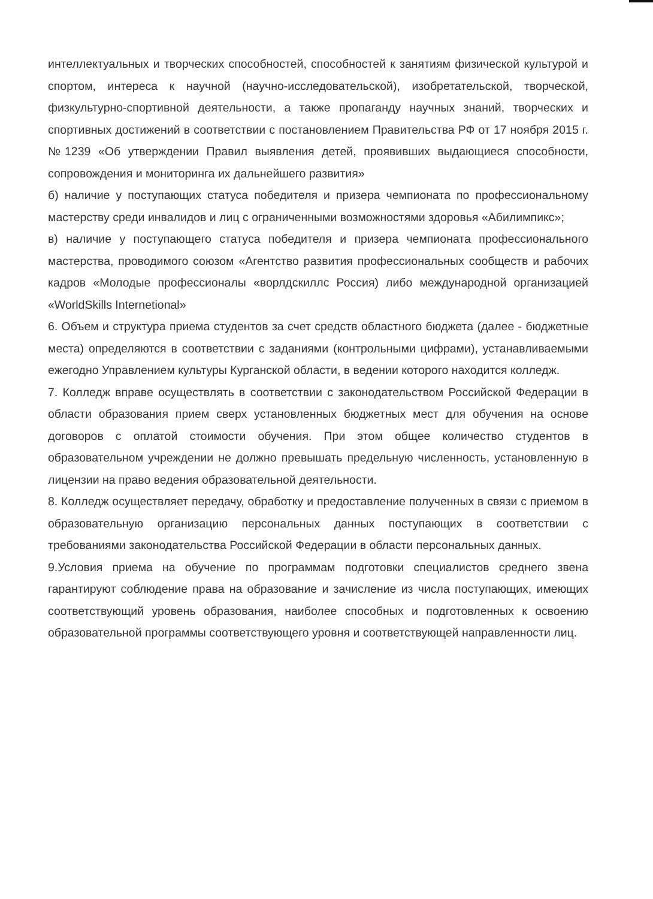интеллектуальных и творческих способностей, способностей к занятиям физической культурой и спортом, интереса к научной (научно-исследовательской), изобретательской, творческой, физкультурно-спортивной деятельности, а также пропаганду научных знаний, творческих и спортивных достижений в соответствии с постановлением Правительства РФ от 17 ноября 2015 г.№1239 «Об утверждении Правил выявления детей, проявивших выдающиеся способности, сопровождения и мониторинга их дальнейшего развития»
б) наличие у поступающих статуса победителя и призера чемпионата по профессиональному мастерству среди инвалидов и лиц с ограниченными возможностями здоровья «Абилимпикс»;
в) наличие у поступающего статуса победителя и призера чемпионата профессионального мастерства, проводимого союзом «Агентство развития профессиональных сообществ и рабочих кадров «Молодые профессионалы «ворлдскиллс Россия) либо международной организацией «WorldSkills Internetional»
6. Объем и структура приема студентов за счет средств областного бюджета (далее - бюджетные места) определяются в соответствии с заданиями (контрольными цифрами), устанавливаемыми ежегодно Управлением культуры Курганской области, в ведении которого находится колледж.
7. Колледж вправе осуществлять в соответствии с законодательством Российской Федерации в области образования прием сверх установленных бюджетных мест для обучения на основе договоров с оплатой стоимости обучения. При этом общее количество студентов в образовательном учреждении не должно превышать предельную численность, установленную в лицензии на право ведения образовательной деятельности.
8. Колледж осуществляет передачу, обработку и предоставление полученных в связи с приемом в образовательную организацию персональных данных поступающих в соответствии с требованиями законодательства Российской Федерации в области персональных данных.
9.Условия приема на обучение по программам подготовки специалистов среднего звена гарантируют соблюдение права на образование и зачисление из числа поступающих, имеющих соответствующий уровень образования, наиболее способных и подготовленных к освоению образовательной программы соответствующего уровня и соответствующей направленности лиц.